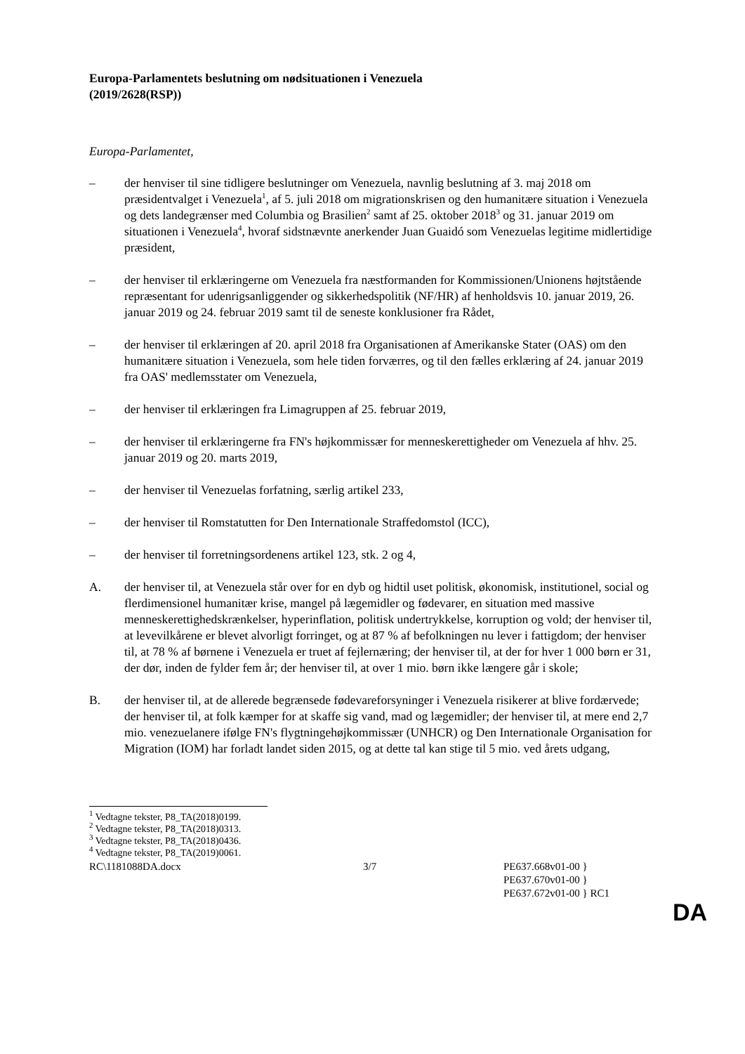Europa-Parlamentets beslutning om nødsituationen i Venezuela
(2019/2628(RSP))
Europa-Parlamentet,
– der henviser til sine tidligere beslutninger om Venezuela, navnlig beslutning af 3. maj 2018 om præsidentvalget i Venezuela<sup>1</sup>, af 5. juli 2018 om migrationskrisen og den humanitære situation i Venezuela og dets landegrænser med Columbia og Brasilien<sup>2</sup> samt af 25. oktober 2018<sup>3</sup> og 31. januar 2019 om situationen i Venezuela<sup>4</sup>, hvoraf sidstnævnte anerkender Juan Guaidó som Venezuelas legitime midlertidige præsident,
– der henviser til erklæringerne om Venezuela fra næstformanden for Kommissionen/Unionens højtstående repræsentant for udenrigsanliggender og sikkerhedspolitik (NF/HR) af henholdsvis 10. januar 2019, 26. januar 2019 og 24. februar 2019 samt til de seneste konklusioner fra Rådet,
– der henviser til erklæringen af 20. april 2018 fra Organisationen af Amerikanske Stater (OAS) om den humanitære situation i Venezuela, som hele tiden forværres, og til den fælles erklæring af 24. januar 2019 fra OAS' medlemsstater om Venezuela,
– der henviser til erklæringen fra Limagruppen af 25. februar 2019,
– der henviser til erklæringerne fra FN's højkommissær for menneskerettigheder om Venezuela af hhv. 25. januar 2019 og 20. marts 2019,
– der henviser til Venezuelas forfatning, særlig artikel 233,
– der henviser til Romstatutten for Den Internationale Straffedomstol (ICC),
– der henviser til forretningsordenens artikel 123, stk. 2 og 4,
A. der henviser til, at Venezuela står over for en dyb og hidtil uset politisk, økonomisk, institutionel, social og flerdimensionel humanitær krise, mangel på lægemidler og fødevarer, en situation med massive menneskerettighedskrænkelser, hyperinflation, politisk undertrykkelse, korruption og vold; der henviser til, at levevilkårene er blevet alvorligt forringet, og at 87 % af befolkningen nu lever i fattigdom; der henviser til, at 78 % af børnene i Venezuela er truet af fejlernæring; der henviser til, at der for hver 1 000 børn er 31, der dør, inden de fylder fem år; der henviser til, at over 1 mio. børn ikke længere går i skole;
B. der henviser til, at de allerede begrænsede fødevareforsyninger i Venezuela risikerer at blive fordærvede; der henviser til, at folk kæmper for at skaffe sig vand, mad og lægemidler; der henviser til, at mere end 2,7 mio. venezuelanere ifølge FN's flygtningehøjkommissær (UNHCR) og Den Internationale Organisation for Migration (IOM) har forladt landet siden 2015, og at dette tal kan stige til 5 mio. ved årets udgang,
<sup>1</sup> Vedtagne tekster, P8_TA(2018)0199.
<sup>2</sup> Vedtagne tekster, P8_TA(2018)0313.
<sup>3</sup> Vedtagne tekster, P8_TA(2018)0436.
<sup>4</sup> Vedtagne tekster, P8_TA(2019)0061.
RC\1181088DA.docx 3/7 PE637.668v01-00 }
PE637.670v01-00 }
PE637.672v01-00 } RC1
DA